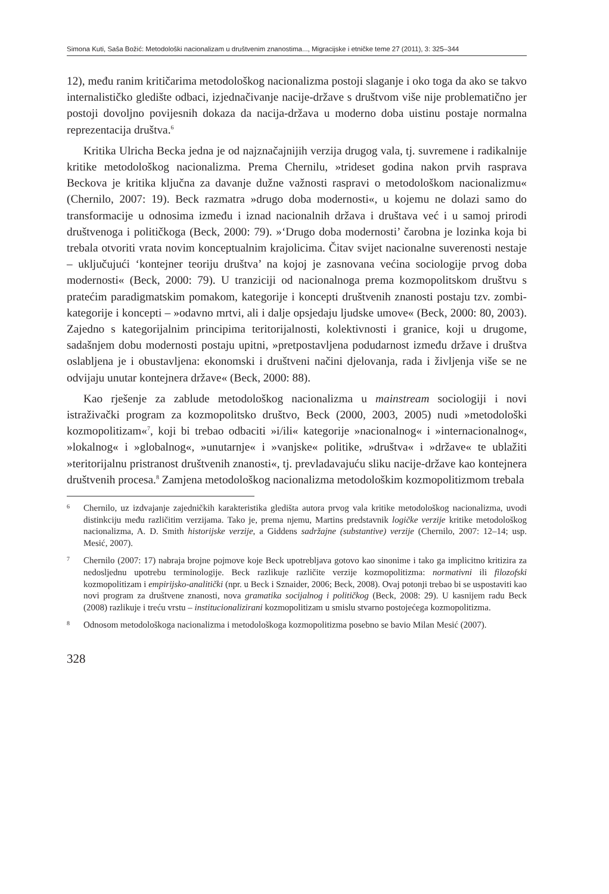Simona Kuti, Saša Božić: Metodološki nacionalizam u društvenim znanostima..., Migracijske i etničke teme 27 (2011), 3: 325–344
12), među ranim kritičarima metodološkog nacionalizma postoji slaganje i oko toga da ako se takvo internalističko gledište odbaci, izjednačivanje nacije-države s društvom više nije problematično jer postoji dovoljno povijesnih dokaza da nacija-država u moderno doba uistinu postaje normalna reprezentacija društva.<sup>6</sup>
Kritika Ulricha Becka jedna je od najznačajnijih verzija drugog vala, tj. suvremene i radikalnije kritike metodološkog nacionalizma. Prema Chernilu, »trideset godina nakon prvih rasprava Beckova je kritika ključna za davanje dužne važnosti raspravi o metodološkom nacionalizmu« (Chernilo, 2007: 19). Beck razmatra »drugo doba modernosti«, u kojemu ne dolazi samo do transformacije u odnosima između i iznad nacionalnih država i društava već i u samoj prirodi društvenoga i političkoga (Beck, 2000: 79). »‘Drugo doba modernosti’ čarobna je lozinka koja bi trebala otvoriti vrata novim konceptualnim krajolicima. Čitav svijet nacionalne suverenosti nestaje – uključujući ‘kontejner teoriju društva’ na kojoj je zasnovana većina sociologije prvog doba modernosti« (Beck, 2000: 79). U tranziciji od nacionalnoga prema kozmopolitskom društvu s pratećim paradigmatskim pomakom, kategorije i koncepti društvenih znanosti postaju tzv. zombi-kategorije i koncepti – »odavno mrtvi, ali i dalje opsjedaju ljudske umove« (Beck, 2000: 80, 2003). Zajedno s kategorijalnim principima teritorijalnosti, kolektivnosti i granice, koji u drugome, sadašnjem dobu modernosti postaju upitni, »pretpostavljena podudarnost između države i društva oslabljena je i obustavljena: ekonomski i društveni načini djelovanja, rada i življenja više se ne odvijaju unutar kontejnera države« (Beck, 2000: 88).
Kao rješenje za zablude metodološkog nacionalizma u mainstream sociologiji i novi istraživački program za kozmopolitsko društvo, Beck (2000, 2003, 2005) nudi »metodološki kozmopolitizam«<sup>7</sup>, koji bi trebao odbaciti »i/ili« kategorije »nacionalnog« i »internacionalnog«, »lokalnog« i »globalnog«, »unutarnje« i »vanjske« politike, »društva« i »države« te ublažiti »teritorijalnu pristranost društvenih znanosti«, tj. prevladavajuću sliku nacije-države kao kontejnera društvenih procesa.<sup>8</sup> Zamjena metodološkog nacionalizma metodološkim kozmopolitizmom trebala
6 Chernilo, uz izdvajanje zajedničkih karakteristika gledišta autora prvog vala kritike metodološkog nacionalizma, uvodi distinkciju među različitim verzijama. Tako je, prema njemu, Martins predstavnik logičke verzije kritike metodološkog nacionalizma, A. D. Smith historijske verzije, a Giddens sadržajne (substantive) verzije (Chernilo, 2007: 12–14; usp. Mesić, 2007).
7 Chernilo (2007: 17) nabraja brojne pojmove koje Beck upotrebljava gotovo kao sinonime i tako ga implicitno kritizira za nedosljednu upotrebu terminologije. Beck razlikuje različite verzije kozmopolitizma: normativni ili filozofski kozmopolitizam i empirijsko-analitički (npr. u Beck i Sznaider, 2006; Beck, 2008). Ovaj potonji trebao bi se uspostaviti kao novi program za društvene znanosti, nova gramatika socijalnog i političkog (Beck, 2008: 29). U kasnijem radu Beck (2008) razlikuje i treću vrstu – institucionalizirani kozmopolitizam u smislu stvarno postojećega kozmopolitizma.
8 Odnosom metodološkoga nacionalizma i metodološkoga kozmopolitizma posebno se bavio Milan Mesić (2007).
328